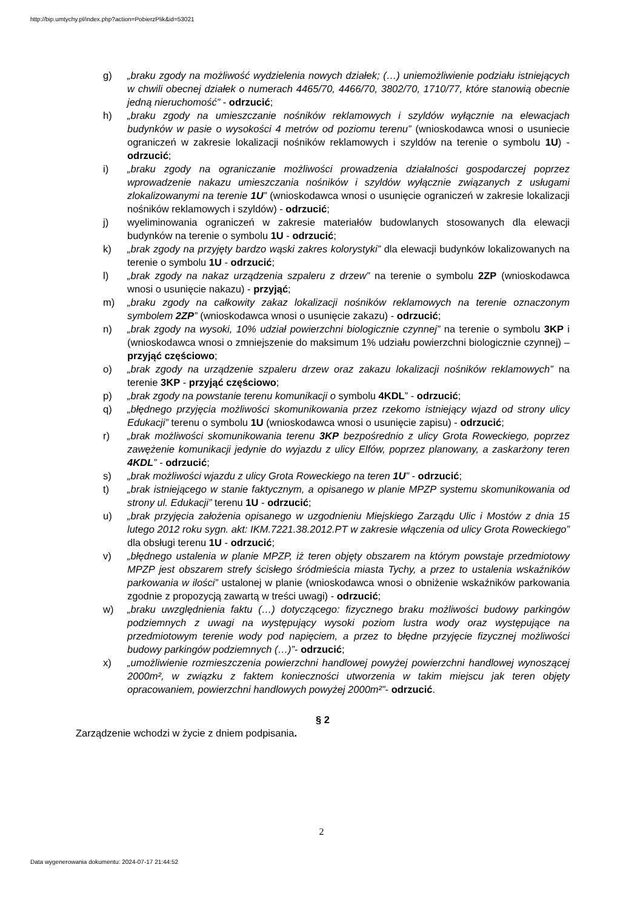http://bip.umtychy.pl/index.php?action=PobierzPlik&id=53021
g) „braku zgody na możliwość wydzielenia nowych działek; (…) uniemożliwienie podziału istniejących w chwili obecnej działek o numerach 4465/70, 4466/70, 3802/70, 1710/77, które stanowią obecnie jedną nieruchomość” - odrzucić;
h) „braku zgody na umieszczanie nośników reklamowych i szyldów wyłącznie na elewacjach budynków w pasie o wysokości 4 metrów od poziomu terenu” (wnioskodawca wnosi o usuniecie ograniczeń w zakresie lokalizacji nośników reklamowych i szyldów na terenie o symbolu 1U) - odrzucić;
i) „braku zgody na ograniczanie możliwości prowadzenia działalności gospodarczej poprzez wprowadzenie nakazu umieszczania nośników i szyldów wyłącznie związanych z usługami zlokalizowanymi na terenie 1U” (wnioskodawca wnosi o usunięcie ograniczeń w zakresie lokalizacji nośników reklamowych i szyldów) - odrzucić;
j) wyeliminowania ograniczeń w zakresie materiałów budowlanych stosowanych dla elewacji budynków na terenie o symbolu 1U - odrzucić;
k) „brak zgody na przyjęty bardzo wąski zakres kolorystyki” dla elewacji budynków lokalizowanych na terenie o symbolu 1U - odrzucić;
l) „brak zgody na nakaz urządzenia szpaleru z drzew” na terenie o symbolu 2ZP (wnioskodawca wnosi o usunięcie nakazu) - przyjąć;
m) „braku zgody na całkowity zakaz lokalizacji nośników reklamowych na terenie oznaczonym symbolem 2ZP” (wnioskodawca wnosi o usunięcie zakazu) - odrzucić;
n) „brak zgody na wysoki, 10% udział powierzchni biologicznie czynnej” na terenie o symbolu 3KP i (wnioskodawca wnosi o zmniejszenie do maksimum 1% udziału powierzchni biologicznie czynnej) – przyjąć częściowo;
o) „brak zgody na urządzenie szpaleru drzew oraz zakazu lokalizacji nośników reklamowych” na terenie 3KP - przyjąć częściowo;
p) „brak zgody na powstanie terenu komunikacji o symbolu 4KDL” - odrzucić;
q) „błędnego przyjęcia możliwości skomunikowania przez rzekomo istniejący wjazd od strony ulicy Edukacji” terenu o symbolu 1U (wnioskodawca wnosi o usunięcie zapisu) - odrzucić;
r) „brak możliwości skomunikowania terenu 3KP bezpośrednio z ulicy Grota Roweckiego, poprzez zawężenie komunikacji jedynie do wyjazdu z ulicy Elfów, poprzez planowany, a zaskarżony teren 4KDL” - odrzucić;
s) „brak możliwości wjazdu z ulicy Grota Roweckiego na teren 1U” - odrzucić;
t) „brak istniejącego w stanie faktycznym, a opisanego w planie MPZP systemu skomunikowania od strony ul. Edukacji” terenu 1U - odrzucić;
u) „brak przyjęcia założenia opisanego w uzgodnieniu Miejskiego Zarządu Ulic i Mostów z dnia 15 lutego 2012 roku sygn. akt: IKM.7221.38.2012.PT w zakresie włączenia od ulicy Grota Roweckiego” dla obsługi terenu 1U - odrzucić;
v) „błędnego ustalenia w planie MPZP, iż teren objęty obszarem na którym powstaje przedmiotowy MPZP jest obszarem strefy ścisłego śródmieścia miasta Tychy, a przez to ustalenia wskaźników parkowania w ilości” ustalonej w planie (wnioskodawca wnosi o obniżenie wskaźników parkowania zgodnie z propozycją zawartą w treści uwagi) - odrzucić;
w) „braku uwzględnienia faktu (…) dotyczącego: fizycznego braku możliwości budowy parkingów podziemnych z uwagi na występujący wysoki poziom lustra wody oraz występujące na przedmiotowym terenie wody pod napięciem, a przez to błędne przyjęcie fizycznej możliwości budowy parkingów podziemnych (…)”- odrzucić;
x) „umożliwienie rozmieszczenia powierzchni handlowej powyżej powierzchni handlowej wynoszącej 2000m², w związku z faktem konieczności utworzenia w takim miejscu jak teren objęty opracowaniem, powierzchni handlowych powyżej 2000m²”- odrzucić.
§ 2
Zarządzenie wchodzi w życie z dniem podpisania.
2
Data wygenerowania dokumentu: 2024-07-17 21:44:52